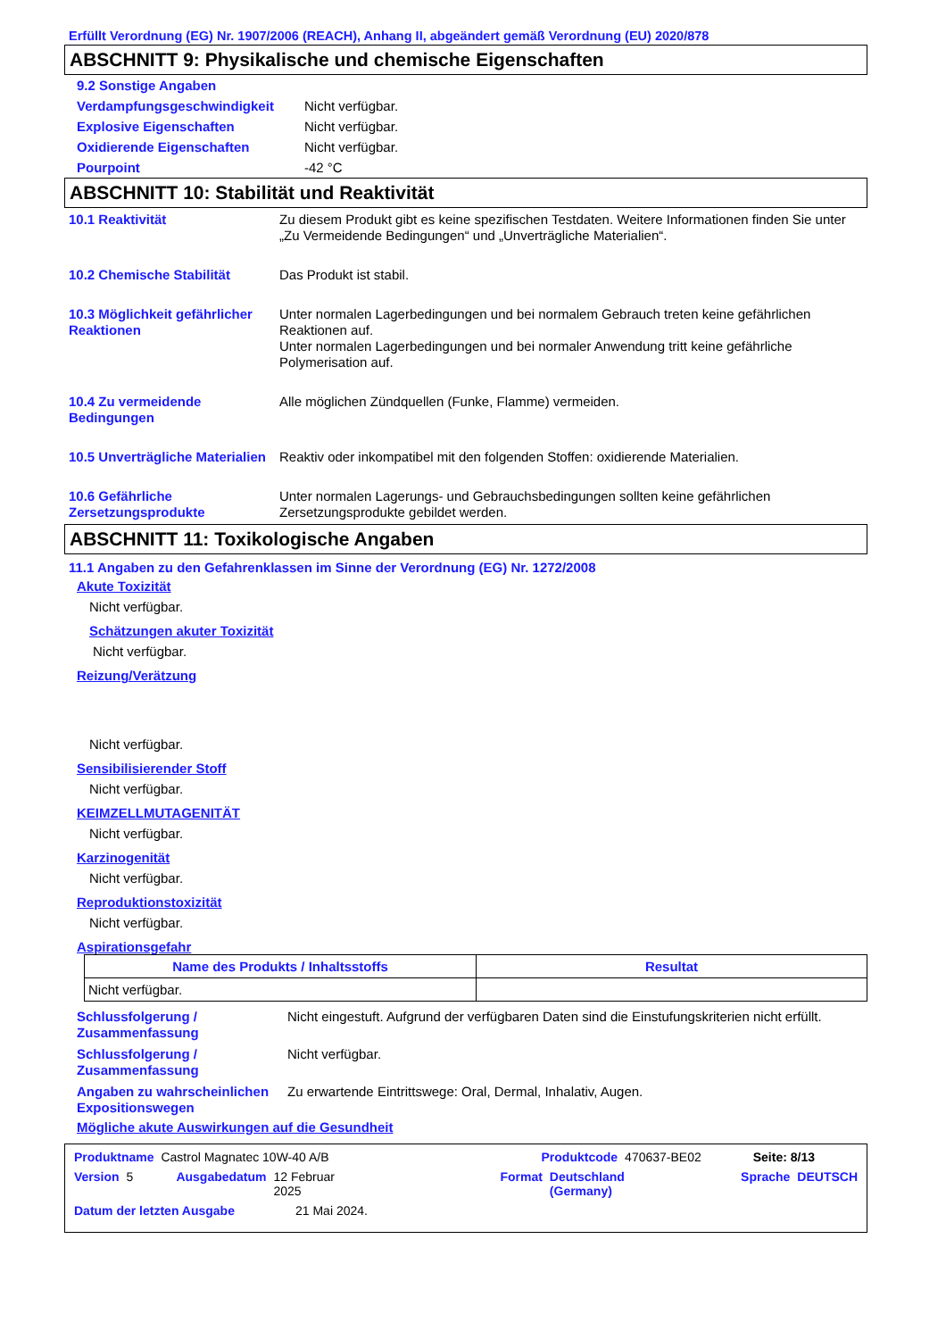Erfüllt Verordnung (EG) Nr. 1907/2006 (REACH), Anhang II, abgeändert gemäß Verordnung (EU) 2020/878
ABSCHNITT 9: Physikalische und chemische Eigenschaften
9.2 Sonstige Angaben
Verdampfungsgeschwindigkeit Nicht verfügbar.
Explosive Eigenschaften Nicht verfügbar.
Oxidierende Eigenschaften Nicht verfügbar.
Pourpoint -42 °C
ABSCHNITT 10: Stabilität und Reaktivität
10.1 Reaktivität Zu diesem Produkt gibt es keine spezifischen Testdaten. Weitere Informationen finden Sie unter „Zu Vermeidende Bedingungen“ und „Unverträgliche Materialien“.
10.2 Chemische Stabilität Das Produkt ist stabil.
10.3 Möglichkeit gefährlicher Reaktionen Unter normalen Lagerbedingungen und bei normalem Gebrauch treten keine gefährlichen Reaktionen auf.
Unter normalen Lagerbedingungen und bei normaler Anwendung tritt keine gefährliche Polymerisation auf.
10.4 Zu vermeidende Bedingungen Alle möglichen Zündquellen (Funke, Flamme) vermeiden.
10.5 Unverträgliche Materialien Reaktiv oder inkompatibel mit den folgenden Stoffen: oxidierende Materialien.
10.6 Gefährliche Zersetzungsprodukte Unter normalen Lagerungs- und Gebrauchsbedingungen sollten keine gefährlichen Zersetzungsprodukte gebildet werden.
ABSCHNITT 11: Toxikologische Angaben
11.1 Angaben zu den Gefahrenklassen im Sinne der Verordnung (EG) Nr. 1272/2008
Akute Toxizität
Nicht verfügbar.
Schätzungen akuter Toxizität
Nicht verfügbar.
Reizung/Verätzung
Nicht verfügbar.
Sensibilisierender Stoff
Nicht verfügbar.
KEIMZELLMUTAGENITÄT
Nicht verfügbar.
Karzinogenität
Nicht verfügbar.
Reproduktionstoxizität
Nicht verfügbar.
Aspirationsgefahr
| Name des Produkts / Inhaltsstoffs | Resultat |
| --- | --- |
| Nicht verfügbar. | |
Schlussfolgerung / Zusammenfassung Nicht eingestuft. Aufgrund der verfügbaren Daten sind die Einstufungskriterien nicht erfüllt.
Schlussfolgerung / Zusammenfassung Nicht verfügbar.
Angaben zu wahrscheinlichen Expositionswegen Zu erwartende Eintrittswege: Oral, Dermal, Inhalativ, Augen.
Mögliche akute Auswirkungen auf die Gesundheit
Produktname Castrol Magnatec 10W-40 A/B Produktcode 470637-BE02 Seite: 8/13
Version 5 Ausgabedatum 12 Februar 2025 Format Deutschland (Germany) Sprache DEUTSCH
Datum der letzten Ausgabe 21 Mai 2024.